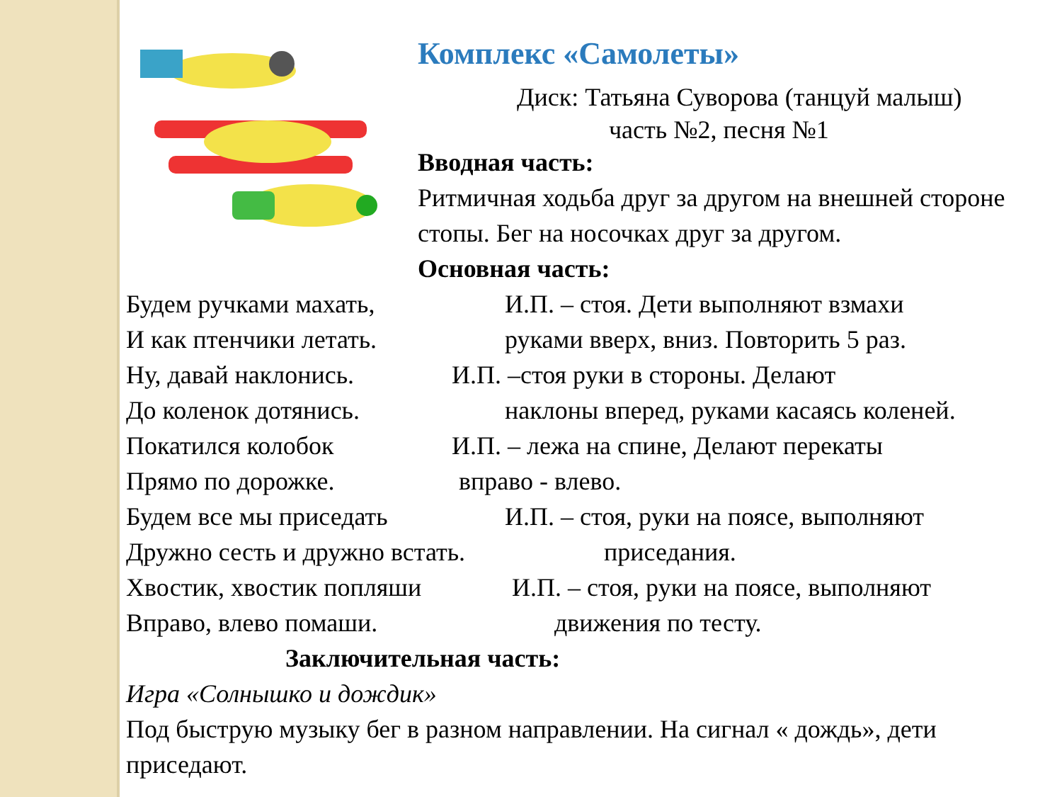Комплекс «Самолеты»
Диск: Татьяна Суворова (танцуй малыш)
часть №2, песня №1
Вводная часть:
Ритмичная ходьба друг за другом на внешней стороне стопы. Бег на носочках друг за другом.
Основная часть:
Будем ручками махать, И.П. – стоя. Дети выполняют взмахи
И как птенчики летать. руками вверх, вниз. Повторить 5 раз.
Ну, давай наклонись. И.П. –стоя руки в стороны. Делают
До коленок дотянись. наклоны вперед, руками касаясь коленей.
Покатился колобок И.П. – лежа на спине, Делают перекаты
Прямо по дорожке. вправо - влево.
Будем все мы приседать И.П. – стоя, руки на поясе, выполняют
Дружно сесть и дружно встать.
приседания.
Хвостик, хвостик попляши И.П. – стоя, руки на поясе, выполняют
Вправо, влево помаши. движения по тесту.
Заключительная часть:
Игра «Солнышко и дождик»
Под быструю музыку бег в разном направлении. На сигнал « дождь», дети приседают.